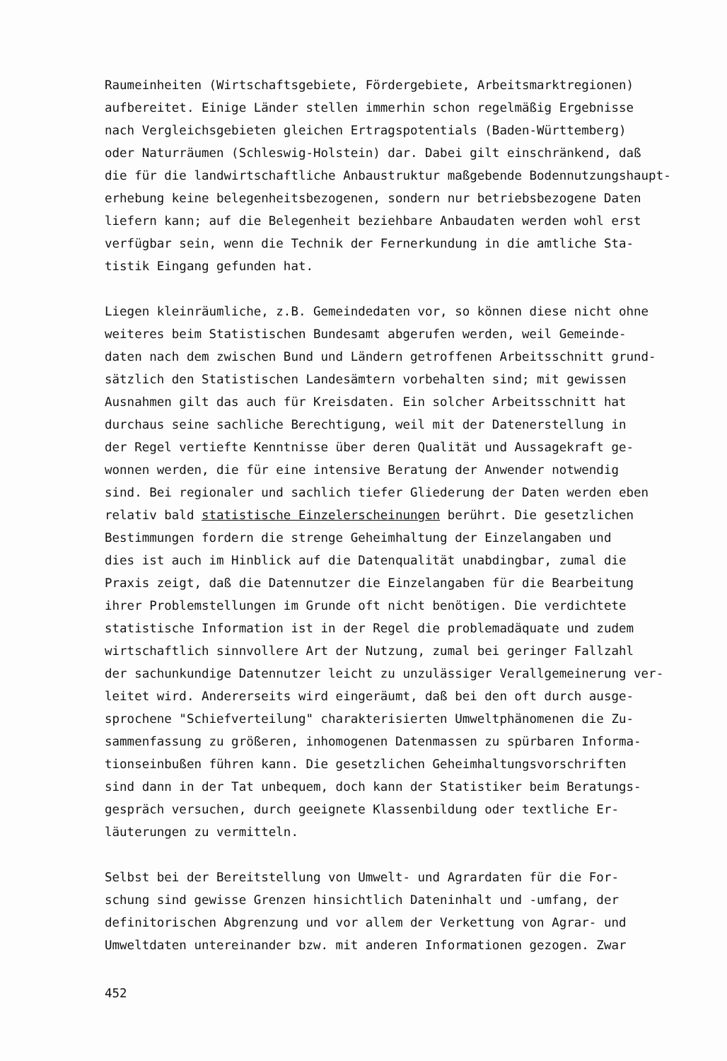Raumeinheiten (Wirtschaftsgebiete, Fördergebiete, Arbeitsmarktregionen) aufbereitet. Einige Länder stellen immerhin schon regelmäßig Ergebnisse nach Vergleichsgebieten gleichen Ertragspotentials (Baden-Württemberg) oder Naturräumen (Schleswig-Holstein) dar. Dabei gilt einschränkend, daß die für die landwirtschaftliche Anbaustruktur maßgebende Bodennutzungshaupt- erhebung keine belegenheitsbezogenen, sondern nur betriebsbezogene Daten liefern kann; auf die Belegenheit beziehbare Anbaudaten werden wohl erst verfügbar sein, wenn die Technik der Fernerkundung in die amtliche Sta- tistik Eingang gefunden hat.
Liegen kleinräumliche, z.B. Gemeindedaten vor, so können diese nicht ohne weiteres beim Statistischen Bundesamt abgerufen werden, weil Gemeinde- daten nach dem zwischen Bund und Ländern getroffenen Arbeitsschnitt grund- sätzlich den Statistischen Landesämtern vorbehalten sind; mit gewissen Ausnahmen gilt das auch für Kreisdaten. Ein solcher Arbeitsschnitt hat durchaus seine sachliche Berechtigung, weil mit der Datenerstellung in der Regel vertiefte Kenntnisse über deren Qualität und Aussagekraft ge- wonnen werden, die für eine intensive Beratung der Anwender notwendig sind. Bei regionaler und sachlich tiefer Gliederung der Daten werden eben relativ bald statistische Einzelerscheinungen berührt. Die gesetzlichen Bestimmungen fordern die strenge Geheimhaltung der Einzelangaben und dies ist auch im Hinblick auf die Datenqualität unabdingbar, zumal die Praxis zeigt, daß die Datennutzer die Einzelangaben für die Bearbeitung ihrer Problemstellungen im Grunde oft nicht benötigen. Die verdichtete statistische Information ist in der Regel die problemadäquate und zudem wirtschaftlich sinnvollere Art der Nutzung, zumal bei geringer Fallzahl der sachunkundige Datennutzer leicht zu unzulässiger Verallgemeinerung ver- leitet wird. Andererseits wird eingeräumt, daß bei den oft durch ausge- sprochene "Schiefverteilung" charakterisierten Umweltphänomenen die Zu- sammenfassung zu größeren, inhomogenen Datenmassen zu spürbaren Informa- tionseinbußen führen kann. Die gesetzlichen Geheimhaltungsvorschriften sind dann in der Tat unbequem, doch kann der Statistiker beim Beratungs- gespräch versuchen, durch geeignete Klassenbildung oder textliche Er- läuterungen zu vermitteln.
Selbst bei der Bereitstellung von Umwelt- und Agrardaten für die For- schung sind gewisse Grenzen hinsichtlich Dateninhalt und -umfang, der definitorischen Abgrenzung und vor allem der Verkettung von Agrar- und Umweltdaten untereinander bzw. mit anderen Informationen gezogen. Zwar
452